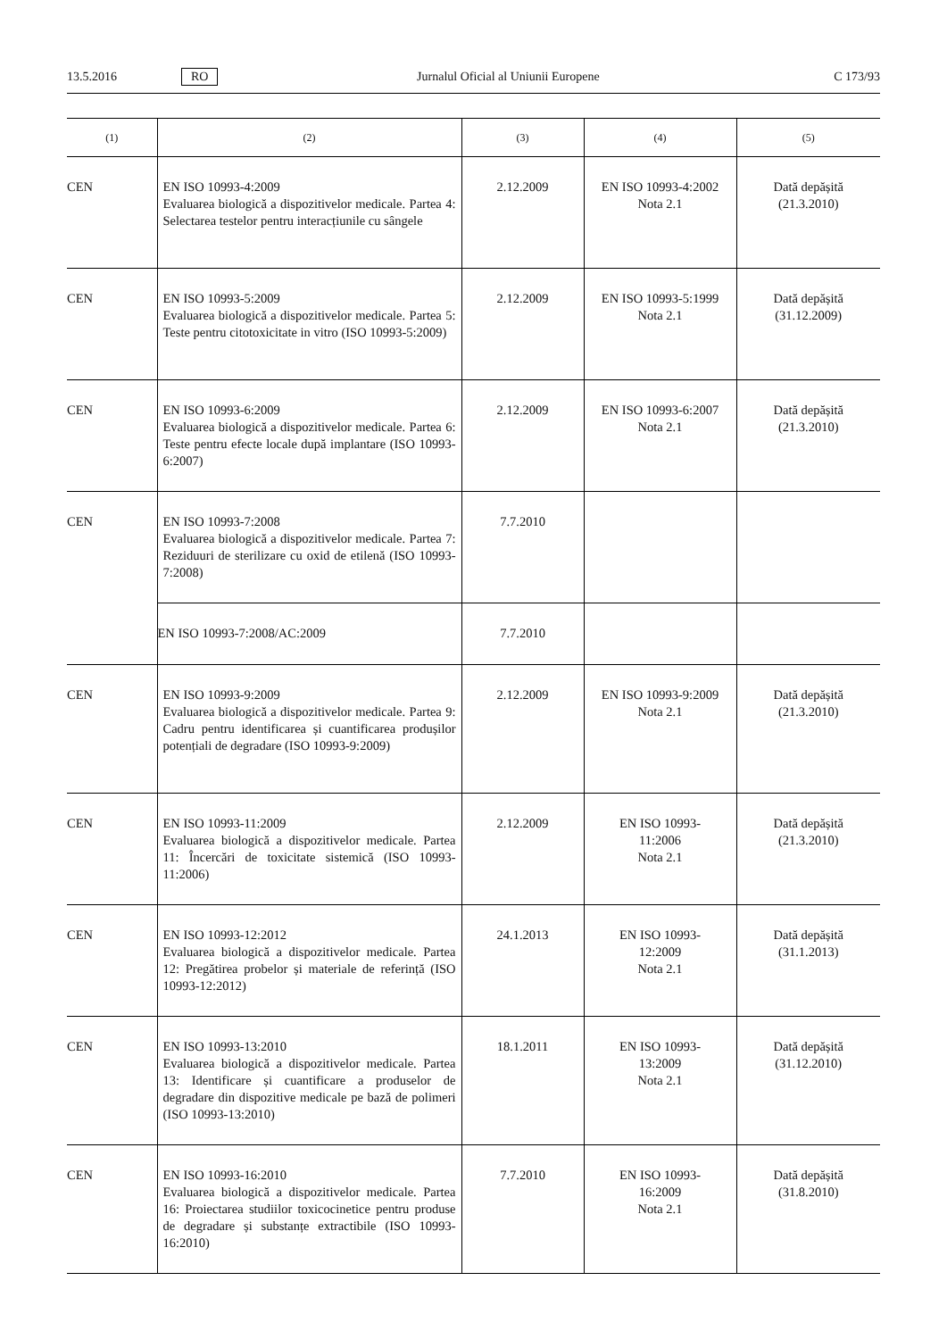13.5.2016 RO Jurnalul Oficial al Uniunii Europene C 173/93
| (1) | (2) | (3) | (4) | (5) |
| --- | --- | --- | --- | --- |
| CEN | EN ISO 10993-4:2009 Evaluarea biologică a dispozitivelor medicale. Partea 4: Selectarea testelor pentru interacțiunile cu sângele | 2.12.2009 | EN ISO 10993-4:2002 Nota 2.1 | Dată depășită (21.3.2010) |
| CEN | EN ISO 10993-5:2009 Evaluarea biologică a dispozitivelor medicale. Partea 5: Teste pentru citotoxicitate in vitro (ISO 10993-5:2009) | 2.12.2009 | EN ISO 10993-5:1999 Nota 2.1 | Dată depășită (31.12.2009) |
| CEN | EN ISO 10993-6:2009 Evaluarea biologică a dispozitivelor medicale. Partea 6: Teste pentru efecte locale după implantare (ISO 10993-6:2007) | 2.12.2009 | EN ISO 10993-6:2007 Nota 2.1 | Dată depășită (21.3.2010) |
| CEN | EN ISO 10993-7:2008 Evaluarea biologică a dispozitivelor medicale. Partea 7: Reziduuri de sterilizare cu oxid de etilenă (ISO 10993-7:2008) | 7.7.2010 | | |
| | EN ISO 10993-7:2008/AC:2009 | 7.7.2010 | | |
| CEN | EN ISO 10993-9:2009 Evaluarea biologică a dispozitivelor medicale. Partea 9: Cadru pentru identificarea și cuantificarea produșilor potențiali de degradare (ISO 10993-9:2009) | 2.12.2009 | EN ISO 10993-9:2009 Nota 2.1 | Dată depășită (21.3.2010) |
| CEN | EN ISO 10993-11:2009 Evaluarea biologică a dispozitivelor medicale. Partea 11: Încercări de toxicitate sistemică (ISO 10993-11:2006) | 2.12.2009 | EN ISO 10993- 11:2006 Nota 2.1 | Dată depășită (21.3.2010) |
| CEN | EN ISO 10993-12:2012 Evaluarea biologică a dispozitivelor medicale. Partea 12: Pregătirea probelor și materiale de referință (ISO 10993-12:2012) | 24.1.2013 | EN ISO 10993- 12:2009 Nota 2.1 | Dată depășită (31.1.2013) |
| CEN | EN ISO 10993-13:2010 Evaluarea biologică a dispozitivelor medicale. Partea 13: Identificare și cuantificare a produselor de degradare din dispozitive medicale pe bază de polimeri (ISO 10993-13:2010) | 18.1.2011 | EN ISO 10993- 13:2009 Nota 2.1 | Dată depășită (31.12.2010) |
| CEN | EN ISO 10993-16:2010 Evaluarea biologică a dispozitivelor medicale. Partea 16: Proiectarea studiilor toxicocinetice pentru produse de degradare și substanțe extractibile (ISO 10993-16:2010) | 7.7.2010 | EN ISO 10993- 16:2009 Nota 2.1 | Dată depășită (31.8.2010) |